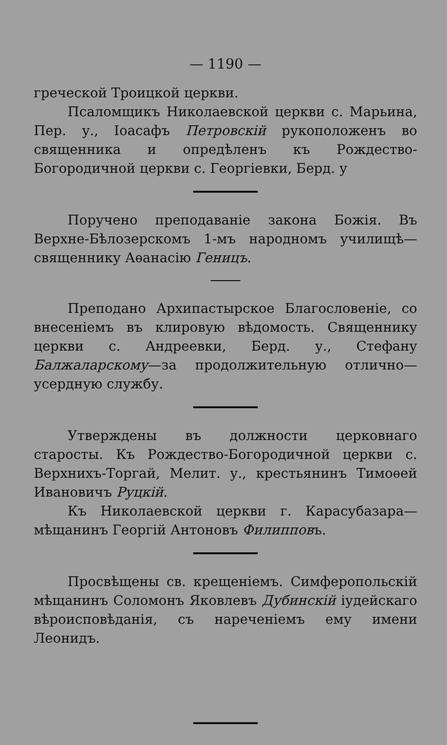— 1190 —
греческой Троицкой церкви.
Псаломщикъ Николаевской церкви с. Марьина, Пер. у., Іоасафъ Петровскій рукоположенъ во священника и опредѣленъ къ Рождество-Богородичной церкви с. Георгіевки, Берд. у
Поручено преподаваніе закона Божія. Въ Верхне-Бѣлозерскомъ 1-мъ народномъ училищѣ—священнику Аѳанасію Геницъ.
Преподано Архипастырское Благословеніе, со внесеніемъ въ клировую вѣдомость. Священнику церкви с. Андреевки, Берд. у., Стефану Балжаларскому—за продолжительную отлично—усердную службу.
Утверждены въ должности церковнаго старосты. Къ Рождество-Богородичной церкви с. Верхнихъ-Торгай, Мелит. у., крестьянинъ Тимоѳей Ивановичъ Руцкій.
Къ Николаевской церкви г. Карасубазара—мѣщанинъ Георгій Антоновъ Филипповъ.
Просвѣщены св. крещеніемъ. Симферопольскій мѣщанинъ Соломонъ Яковлевъ Дубинскій іудейскаго вѣроисповѣданія, съ нареченіемъ ему имени Леонидъ.